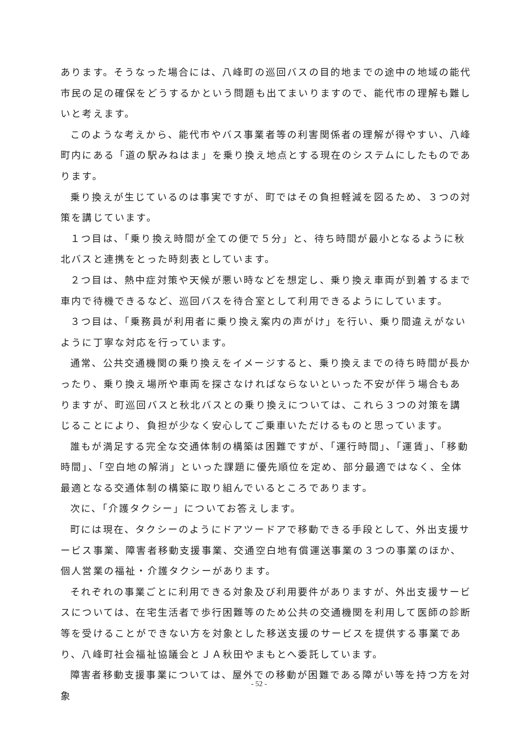あります。そうなった場合には、八峰町の巡回バスの目的地までの途中の地域の能代市民の足の確保をどうするかという問題も出てまいりますので、能代市の理解も難しいと考えます。
このような考えから、能代市やバス事業者等の利害関係者の理解が得やすい、八峰町内にある「道の駅みねはま」を乗り換え地点とする現在のシステムにしたものであります。
乗り換えが生じているのは事実ですが、町ではその負担軽減を図るため、３つの対策を講じています。
１つ目は、「乗り換え時間が全ての便で５分」と、待ち時間が最小となるように秋北バスと連携をとった時刻表としています。
２つ目は、熱中症対策や天候が悪い時などを想定し、乗り換え車両が到着するまで車内で待機できるなど、巡回バスを待合室として利用できるようにしています。
３つ目は、「乗務員が利用者に乗り換え案内の声がけ」を行い、乗り間違えがないように丁寧な対応を行っています。
通常、公共交通機関の乗り換えをイメージすると、乗り換えまでの待ち時間が長かったり、乗り換え場所や車両を探さなければならないといった不安が伴う場合もありますが、町巡回バスと秋北バスとの乗り換えについては、これら３つの対策を講じることにより、負担が少なく安心してご乗車いただけるものと思っています。
誰もが満足する完全な交通体制の構築は困難ですが、「運行時間」、「運賃」、「移動時間」、「空白地の解消」といった課題に優先順位を定め、部分最適ではなく、全体最適となる交通体制の構築に取り組んでいるところであります。
次に、「介護タクシー」についてお答えします。
町には現在、タクシーのようにドアツードアで移動できる手段として、外出支援サービス事業、障害者移動支援事業、交通空白地有償運送事業の３つの事業のほか、個人営業の福祉・介護タクシーがあります。
それぞれの事業ごとに利用できる対象及び利用要件がありますが、外出支援サービスについては、在宅生活者で歩行困難等のため公共の交通機関を利用して医師の診断等を受けることができない方を対象とした移送支援のサービスを提供する事業であり、八峰町社会福祉協議会とＪＡ秋田やまもとへ委託しています。
障害者移動支援事業については、屋外での移動が困難である障がい等を持つ方を対象
- 52 -